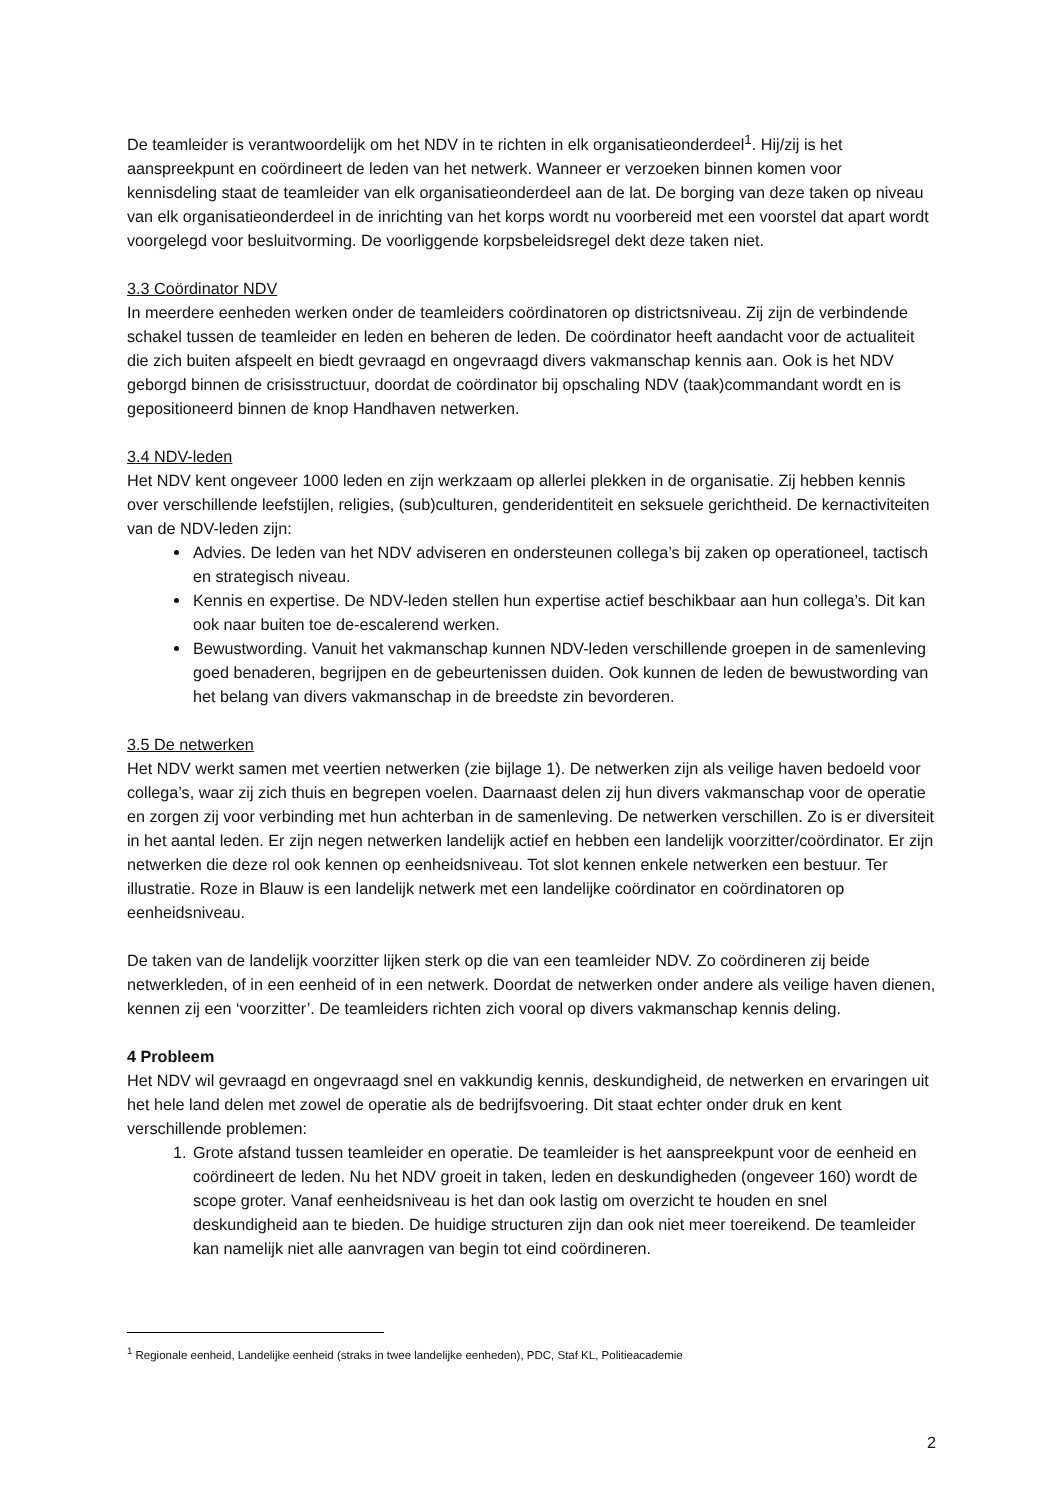De teamleider is verantwoordelijk om het NDV in te richten in elk organisatieonderdeel<sup>1</sup>. Hij/zij is het aanspreekpunt en coördineert de leden van het netwerk. Wanneer er verzoeken binnen komen voor kennisdeling staat de teamleider van elk organisatieonderdeel aan de lat. De borging van deze taken op niveau van elk organisatieonderdeel in de inrichting van het korps wordt nu voorbereid met een voorstel dat apart wordt voorgelegd voor besluitvorming. De voorliggende korpsbeleidsregel dekt deze taken niet.
3.3 Coördinator NDV
In meerdere eenheden werken onder de teamleiders coördinatoren op districtsniveau. Zij zijn de verbindende schakel tussen de teamleider en leden en beheren de leden. De coördinator heeft aandacht voor de actualiteit die zich buiten afspeelt en biedt gevraagd en ongevraagd divers vakmanschap kennis aan. Ook is het NDV geborgd binnen de crisisstructuur, doordat de coördinator bij opschaling NDV (taak)commandant wordt en is gepositioneerd binnen de knop Handhaven netwerken.
3.4 NDV-leden
Het NDV kent ongeveer 1000 leden en zijn werkzaam op allerlei plekken in de organisatie. Zij hebben kennis over verschillende leefstijlen, religies, (sub)culturen, genderidentiteit en seksuele gerichtheid. De kernactiviteiten van de NDV-leden zijn:
Advies. De leden van het NDV adviseren en ondersteunen collega’s bij zaken op operationeel, tactisch en strategisch niveau.
Kennis en expertise. De NDV-leden stellen hun expertise actief beschikbaar aan hun collega’s. Dit kan ook naar buiten toe de-escalerend werken.
Bewustwording. Vanuit het vakmanschap kunnen NDV-leden verschillende groepen in de samenleving goed benaderen, begrijpen en de gebeurtenissen duiden. Ook kunnen de leden de bewustwording van het belang van divers vakmanschap in de breedste zin bevorderen.
3.5 De netwerken
Het NDV werkt samen met veertien netwerken (zie bijlage 1). De netwerken zijn als veilige haven bedoeld voor collega’s, waar zij zich thuis en begrepen voelen. Daarnaast delen zij hun divers vakmanschap voor de operatie en zorgen zij voor verbinding met hun achterban in de samenleving. De netwerken verschillen. Zo is er diversiteit in het aantal leden. Er zijn negen netwerken landelijk actief en hebben een landelijk voorzitter/coördinator. Er zijn netwerken die deze rol ook kennen op eenheidsniveau. Tot slot kennen enkele netwerken een bestuur. Ter illustratie. Roze in Blauw is een landelijk netwerk met een landelijke coördinator en coördinatoren op eenheidsniveau.
De taken van de landelijk voorzitter lijken sterk op die van een teamleider NDV. Zo coördineren zij beide netwerkleden, of in een eenheid of in een netwerk. Doordat de netwerken onder andere als veilige haven dienen, kennen zij een ‘voorzitter’. De teamleiders richten zich vooral op divers vakmanschap kennis deling.
4 Probleem
Het NDV wil gevraagd en ongevraagd snel en vakkundig kennis, deskundigheid, de netwerken en ervaringen uit het hele land delen met zowel de operatie als de bedrijfsvoering. Dit staat echter onder druk en kent verschillende problemen:
1. Grote afstand tussen teamleider en operatie. De teamleider is het aanspreekpunt voor de eenheid en coördineert de leden. Nu het NDV groeit in taken, leden en deskundigheden (ongeveer 160) wordt de scope groter. Vanaf eenheidsniveau is het dan ook lastig om overzicht te houden en snel deskundigheid aan te bieden. De huidige structuren zijn dan ook niet meer toereikend. De teamleider kan namelijk niet alle aanvragen van begin tot eind coördineren.
<sup>1</sup> Regionale eenheid, Landelijke eenheid (straks in twee landelijke eenheden), PDC, Staf KL, Politieacademie
2